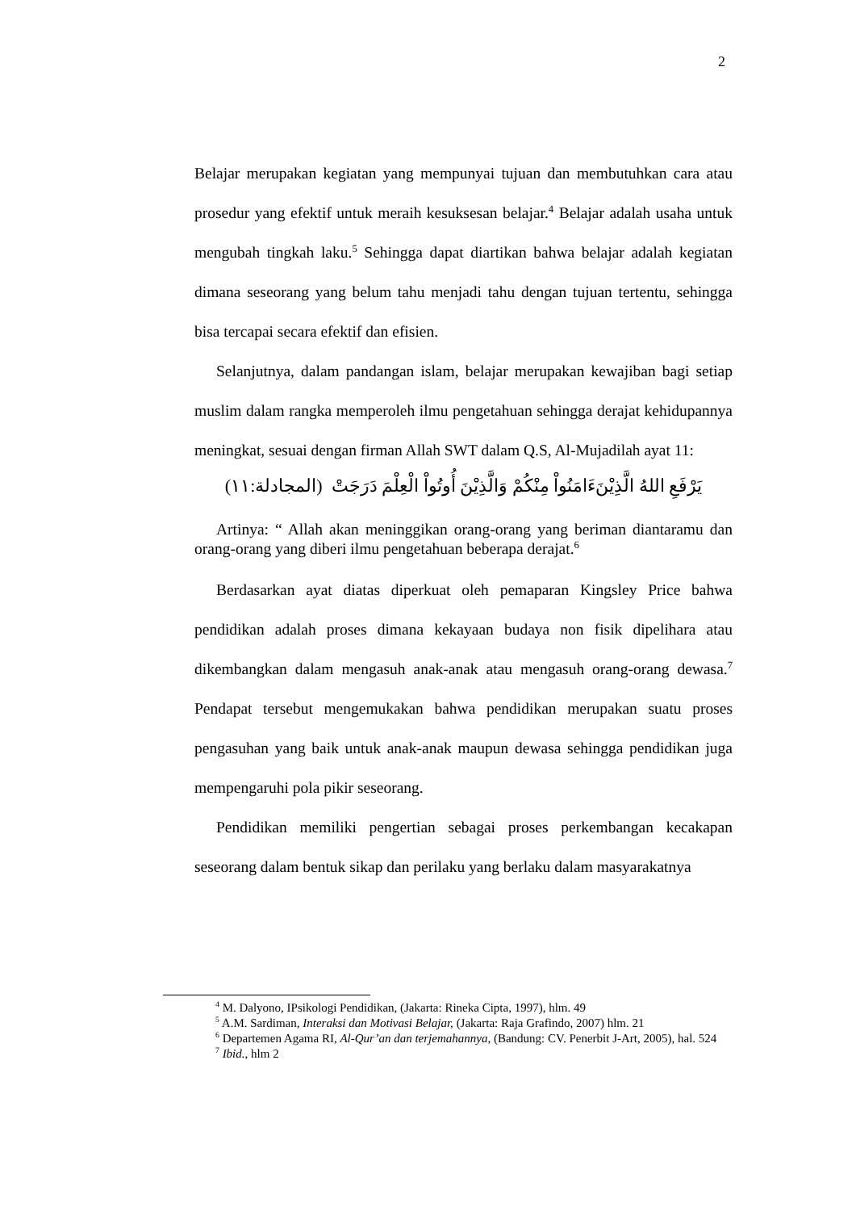2
Belajar merupakan kegiatan yang mempunyai tujuan dan membutuhkan cara atau prosedur yang efektif untuk meraih kesuksesan belajar.<sup>4</sup> Belajar adalah usaha untuk mengubah tingkah laku.<sup>5</sup> Sehingga dapat diartikan bahwa belajar adalah kegiatan dimana seseorang yang belum tahu menjadi tahu dengan tujuan tertentu, sehingga bisa tercapai secara efektif dan efisien.
Selanjutnya, dalam pandangan islam, belajar merupakan kewajiban bagi setiap muslim dalam rangka memperoleh ilmu pengetahuan sehingga derajat kehidupannya meningkat, sesuai dengan firman Allah SWT dalam Q.S, Al-Mujadilah ayat 11:
يَرْفَعِ اللهُ الَّذِيْنَءَامَنُواْ مِنْكُمْ وَالَّذِيْنَ أُوتُواْ الْعِلْمَ دَرَجَتْ (المجادلة:١١)
Artinya: “ Allah akan meninggikan orang-orang yang beriman diantaramu dan orang-orang yang diberi ilmu pengetahuan beberapa derajat.<sup>6</sup>
Berdasarkan ayat diatas diperkuat oleh pemaparan Kingsley Price bahwa pendidikan adalah proses dimana kekayaan budaya non fisik dipelihara atau dikembangkan dalam mengasuh anak-anak atau mengasuh orang-orang dewasa.<sup>7</sup> Pendapat tersebut mengemukakan bahwa pendidikan merupakan suatu proses pengasuhan yang baik untuk anak-anak maupun dewasa sehingga pendidikan juga mempengaruhi pola pikir seseorang.
Pendidikan memiliki pengertian sebagai proses perkembangan kecakapan seseorang dalam bentuk sikap dan perilaku yang berlaku dalam masyarakatnya
<sup>4</sup> M. Dalyono, IPsikologi Pendidikan, (Jakarta: Rineka Cipta, 1997), hlm. 49
<sup>5</sup> A.M. Sardiman, Interaksi dan Motivasi Belajar, (Jakarta: Raja Grafindo, 2007) hlm. 21
<sup>6</sup> Departemen Agama RI, Al-Qur’an dan terjemahannya, (Bandung: CV. Penerbit J-Art, 2005), hal. 524
<sup>7</sup> Ibid., hlm 2